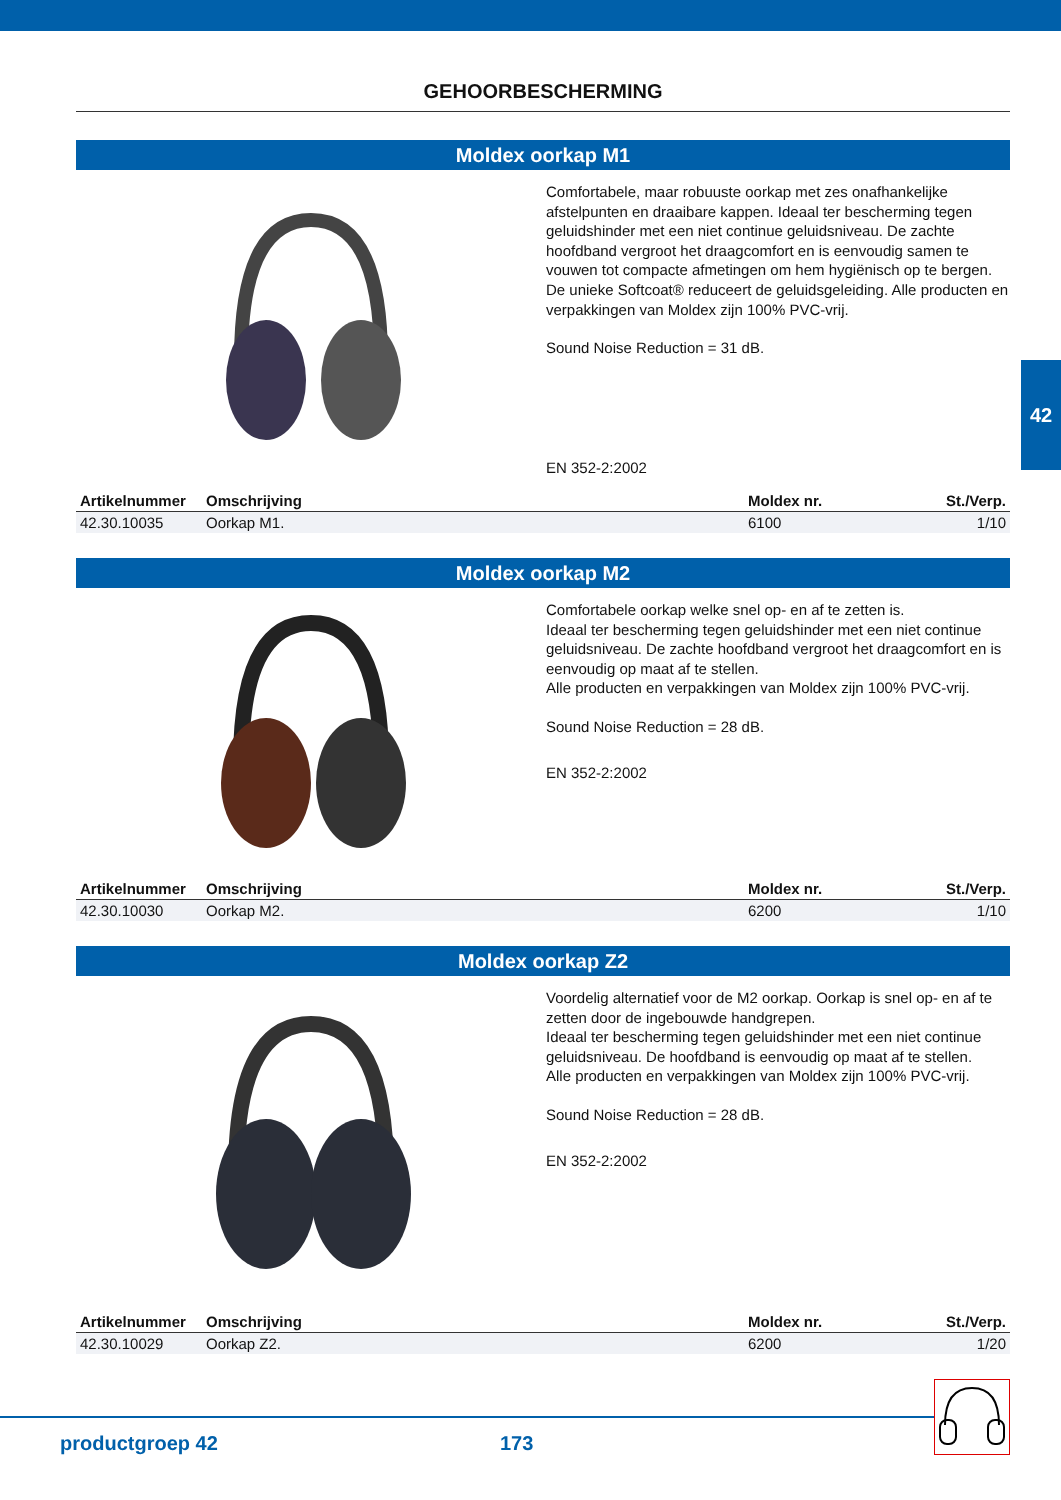42
GEHOORBESCHERMING
Moldex oorkap M1
Comfortabele, maar robuuste oorkap met zes onafhankelijke afstelpunten en draaibare kappen. Ideaal ter bescherming tegen geluidshinder met een niet continue geluidsniveau. De zachte hoofdband vergroot het draagcomfort en is eenvoudig samen te vouwen tot compacte afmetingen om hem hygiënisch op te bergen. De unieke Softcoat® reduceert de geluidsgeleiding. Alle producten en verpakkingen van Moldex zijn 100% PVC-vrij.
Sound Noise Reduction = 31 dB.
EN 352-2:2002
| Artikelnummer | Omschrijving | Moldex nr. | St./Verp. |
| --- | --- | --- | --- |
| 42.30.10035 | Oorkap M1. | 6100 | 1/10 |
Moldex oorkap M2
Comfortabele oorkap welke snel op- en af te zetten is.
Ideaal ter bescherming tegen geluidshinder met een niet continue geluidsniveau. De zachte hoofdband vergroot het draagcomfort en is eenvoudig op maat af te stellen.
Alle producten en verpakkingen van Moldex zijn 100% PVC-vrij.
Sound Noise Reduction = 28 dB.
EN 352-2:2002
| Artikelnummer | Omschrijving | Moldex nr. | St./Verp. |
| --- | --- | --- | --- |
| 42.30.10030 | Oorkap M2. | 6200 | 1/10 |
Moldex oorkap Z2
Voordelig alternatief voor de M2 oorkap. Oorkap is snel op- en af te zetten door de ingebouwde handgrepen.
Ideaal ter bescherming tegen geluidshinder met een niet continue geluidsniveau. De hoofdband is eenvoudig op maat af te stellen.
Alle producten en verpakkingen van Moldex zijn 100% PVC-vrij.
Sound Noise Reduction = 28 dB.
EN 352-2:2002
| Artikelnummer | Omschrijving | Moldex nr. | St./Verp. |
| --- | --- | --- | --- |
| 42.30.10029 | Oorkap Z2. | 6200 | 1/20 |
productgroep 42 173